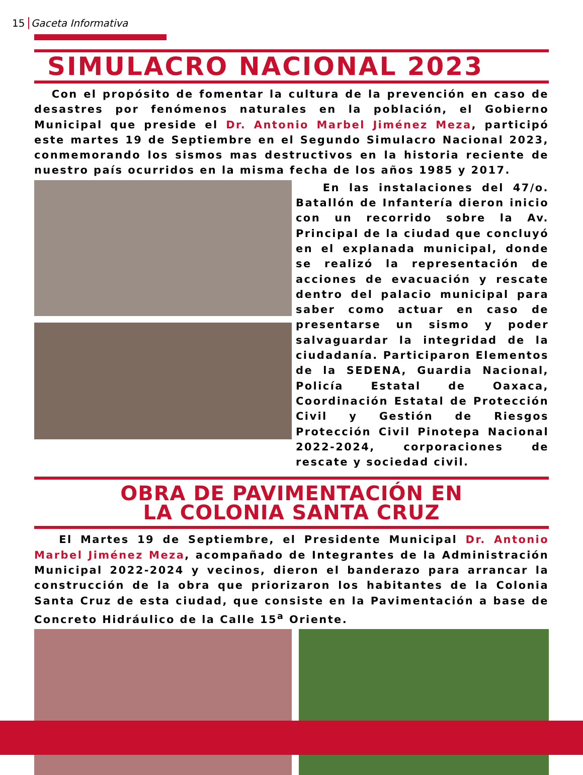15 Gaceta Informativa
SIMULACRO NACIONAL 2023
Con el propósito de fomentar la cultura de la prevención en caso de desastres por fenómenos naturales en la población, el Gobierno Municipal que preside el Dr. Antonio Marbel Jiménez Meza, participó este martes 19 de Septiembre en el Segundo Simulacro Nacional 2023, conmemorando los sismos mas destructivos en la historia reciente de nuestro país ocurridos en la misma fecha de los años 1985 y 2017.
En las instalaciones del 47/o. Batallón de Infantería dieron inicio con un recorrido sobre la Av. Principal de la ciudad que concluyó en el explanada municipal, donde se realizó la representación de acciones de evacuación y rescate dentro del palacio municipal para saber como actuar en caso de presentarse un sismo y poder salvaguardar la integridad de la ciudadanía. Participaron Elementos de la SEDENA, Guardia Nacional, Policía Estatal de Oaxaca, Coordinación Estatal de Protección Civil y Gestión de Riesgos Protección Civil Pinotepa Nacional 2022-2024, corporaciones de rescate y sociedad civil.
OBRA DE PAVIMENTACIÓN EN
LA COLONIA SANTA CRUZ
El Martes 19 de Septiembre, el Presidente Municipal Dr. Antonio Marbel Jiménez Meza, acompañado de Integrantes de la Administración Municipal 2022-2024 y vecinos, dieron el banderazo para arrancar la construcción de la obra que priorizaron los habitantes de la Colonia Santa Cruz de esta ciudad, que consiste en la Pavimentación a base de Concreto Hidráulico de la Calle 15<sup>a</sup> Oriente.